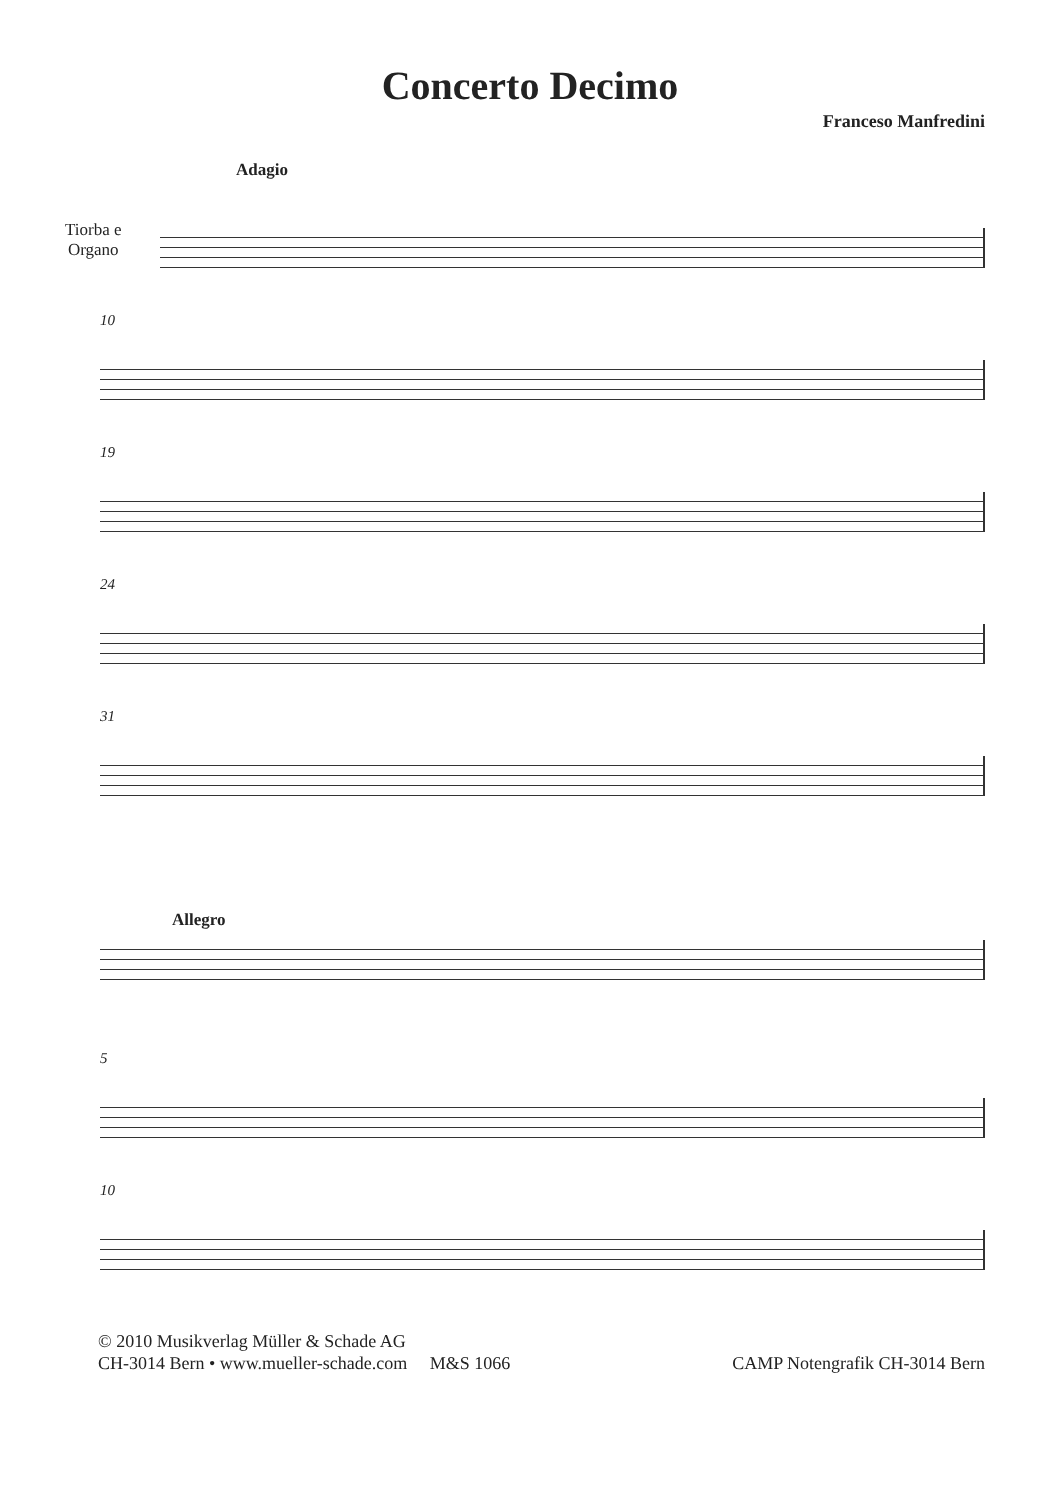Concerto Decimo
Franceso Manfredini
Adagio
Tiorba e
Organo
10
19
24
31
Allegro
5
10
© 2010 Musikverlag Müller & Schade AG
CH-3014 Bern • www.mueller-schade.com M&S 1066 CAMP Notengrafik CH-3014 Bern